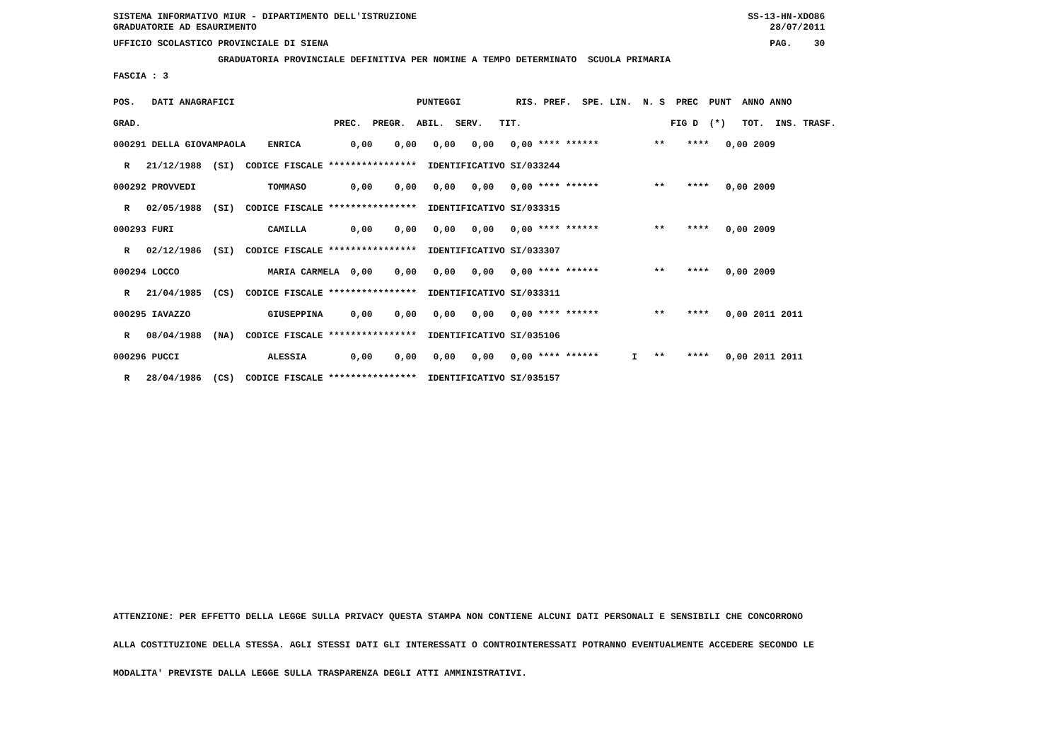SISTEMA INFORMATIVO MIUR - DIPARTIMENTO DELL'ISTRUZIONE SS-13-HN-XDO86 GRADUATORIE AD ESAURIMENTO 28/07/2011
UFFICIO SCOLASTICO PROVINCIALE DI SIENA PAG. 30
GRADUATORIA PROVINCIALE DEFINITIVA PER NOMINE A TEMPO DETERMINATO SCUOLA PRIMARIA
FASCIA : 3
| POS. DATI ANAGRAFICI PUNTEGGI RIS. PREF. SPE. LIN. N. S PREC PUNT ANNO ANNO |
| GRAD. PREC. PREGR. ABIL. SERV. TIT. FIG D (*) TOT. INS. TRASF. |
| 000291 DELLA GIOVAMPAOLA ENRICA 0,00 0,00 0,00 0,00 0,00 **** ****** ** **** 0,00 2009 |
| R 21/12/1988 (SI) CODICE FISCALE **************** IDENTIFICATIVO SI/033244 |
| 000292 PROVVEDI TOMMASO 0,00 0,00 0,00 0,00 0,00 **** ****** ** **** 0,00 2009 |
| R 02/05/1988 (SI) CODICE FISCALE **************** IDENTIFICATIVO SI/033315 |
| 000293 FURI CAMILLA 0,00 0,00 0,00 0,00 0,00 **** ****** ** **** 0,00 2009 |
| R 02/12/1986 (SI) CODICE FISCALE **************** IDENTIFICATIVO SI/033307 |
| 000294 LOCCO MARIA CARMELA 0,00 0,00 0,00 0,00 0,00 **** ****** ** **** 0,00 2009 |
| R 21/04/1985 (CS) CODICE FISCALE **************** IDENTIFICATIVO SI/033311 |
| 000295 IAVAZZO GIUSEPPINA 0,00 0,00 0,00 0,00 0,00 **** ****** ** **** 0,00 2011 2011 |
| R 08/04/1988 (NA) CODICE FISCALE **************** IDENTIFICATIVO SI/035106 |
| 000296 PUCCI ALESSIA 0,00 0,00 0,00 0,00 0,00 **** ****** I ** **** 0,00 2011 2011 |
| R 28/04/1986 (CS) CODICE FISCALE **************** IDENTIFICATIVO SI/035157 |
ATTENZIONE: PER EFFETTO DELLA LEGGE SULLA PRIVACY QUESTA STAMPA NON CONTIENE ALCUNI DATI PERSONALI E SENSIBILI CHE CONCORRONO
ALLA COSTITUZIONE DELLA STESSA. AGLI STESSI DATI GLI INTERESSATI O CONTROINTERESSATI POTRANNO EVENTUALMENTE ACCEDERE SECONDO LE
MODALITA' PREVISTE DALLA LEGGE SULLA TRASPARENZA DEGLI ATTI AMMINISTRATIVI.